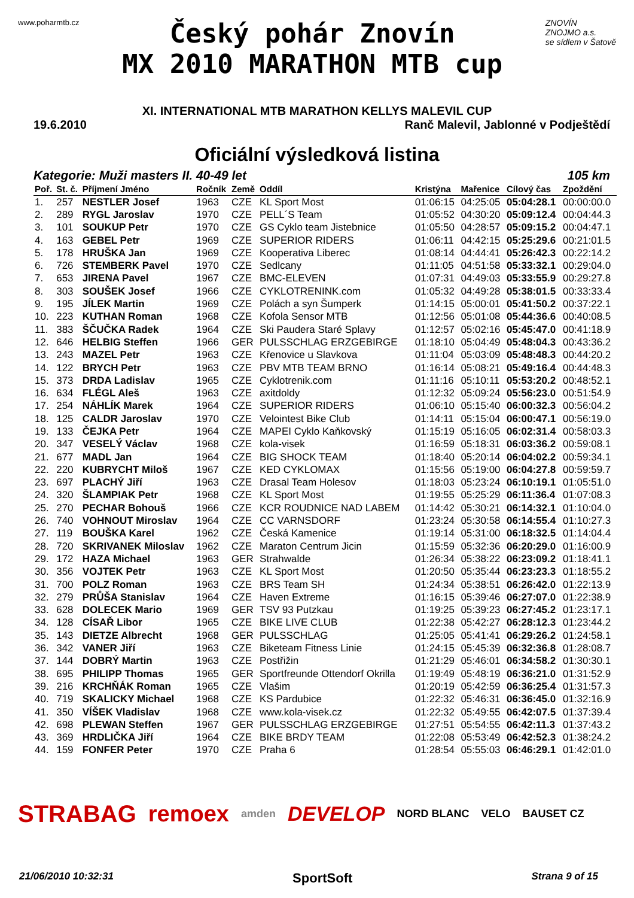www.poharmtb.cz
Český pohár Znovín
MX 2010 MARATHON MTB cup
ZNOVÍN
ZNOJMO a.s.
se sídlem v Šatově
XI. INTERNATIONAL MTB MARATHON KELLYS MALEVIL CUP
19.6.2010 Ranč Malevil, Jablonné v Podještědí
Oficiální výsledková listina
Kategorie: Muži masters II. 40-49 let 105 km
| Poř. | St. č. | Příjmení Jméno | Ročník | Země | Oddíl | Kristýna | Mařenice | Cílový čas | Zpoždění |
| --- | --- | --- | --- | --- | --- | --- | --- | --- | --- |
| 1. | 257 | NESTLER Josef | 1963 | CZE | KL Sport Most | 01:06:15 | 04:25:05 | 05:04:28.1 | 00:00:00.0 |
| 2. | 289 | RYGL Jaroslav | 1970 | CZE | PELL´S Team | 01:05:52 | 04:30:20 | 05:09:12.4 | 00:04:44.3 |
| 3. | 101 | SOUKUP Petr | 1970 | CZE | GS Cyklo team Jistebnice | 01:05:50 | 04:28:57 | 05:09:15.2 | 00:04:47.1 |
| 4. | 163 | GEBEL Petr | 1969 | CZE | SUPERIOR RIDERS | 01:06:11 | 04:42:15 | 05:25:29.6 | 00:21:01.5 |
| 5. | 178 | HRUŠKA Jan | 1969 | CZE | Kooperativa Liberec | 01:08:14 | 04:44:41 | 05:26:42.3 | 00:22:14.2 |
| 6. | 726 | STEMBERK Pavel | 1970 | CZE | Sedlcany | 01:11:05 | 04:51:58 | 05:33:32.1 | 00:29:04.0 |
| 7. | 653 | JIRENA Pavel | 1967 | CZE | BMC-ELEVEN | 01:07:31 | 04:49:03 | 05:33:55.9 | 00:29:27.8 |
| 8. | 303 | SOUŠEK Josef | 1966 | CZE | CYKLOTRENINK.com | 01:05:32 | 04:49:28 | 05:38:01.5 | 00:33:33.4 |
| 9. | 195 | JÍLEK Martin | 1969 | CZE | Polách a syn Šumperk | 01:14:15 | 05:00:01 | 05:41:50.2 | 00:37:22.1 |
| 10. | 223 | KUTHAN Roman | 1968 | CZE | Kofola Sensor MTB | 01:12:56 | 05:01:08 | 05:44:36.6 | 00:40:08.5 |
| 11. | 383 | ŠČUČKA Radek | 1964 | CZE | Ski Paudera Staré Splavy | 01:12:57 | 05:02:16 | 05:45:47.0 | 00:41:18.9 |
| 12. | 646 | HELBIG Steffen | 1966 | GER | PULSSCHLAG ERZGEBIRGE | 01:18:10 | 05:04:49 | 05:48:04.3 | 00:43:36.2 |
| 13. | 243 | MAZEL Petr | 1963 | CZE | Křenovice u Slavkova | 01:11:04 | 05:03:09 | 05:48:48.3 | 00:44:20.2 |
| 14. | 122 | BRYCH Petr | 1963 | CZE | PBV MTB TEAM BRNO | 01:16:14 | 05:08:21 | 05:49:16.4 | 00:44:48.3 |
| 15. | 373 | DRDA Ladislav | 1965 | CZE | Cyklotrenik.com | 01:11:16 | 05:10:11 | 05:53:20.2 | 00:48:52.1 |
| 16. | 634 | FLÉGL Aleš | 1963 | CZE | axitdoldy | 01:12:32 | 05:09:24 | 05:56:23.0 | 00:51:54.9 |
| 17. | 254 | NÁHLÍK Marek | 1964 | CZE | SUPERIOR RIDERS | 01:06:10 | 05:15:40 | 06:00:32.3 | 00:56:04.2 |
| 18. | 125 | CALDR Jaroslav | 1970 | CZE | Velointest Bike Club | 01:14:11 | 05:15:04 | 06:00:47.1 | 00:56:19.0 |
| 19. | 133 | ČEJKA Petr | 1964 | CZE | MAPEI Cyklo Kaňkovský | 01:15:19 | 05:16:05 | 06:02:31.4 | 00:58:03.3 |
| 20. | 347 | VESELÝ Václav | 1968 | CZE | kola-visek | 01:16:59 | 05:18:31 | 06:03:36.2 | 00:59:08.1 |
| 21. | 677 | MADL Jan | 1964 | CZE | BIG SHOCK TEAM | 01:18:40 | 05:20:14 | 06:04:02.2 | 00:59:34.1 |
| 22. | 220 | KUBRYCHT Miloš | 1967 | CZE | KED CYKLOMAX | 01:15:56 | 05:19:00 | 06:04:27.8 | 00:59:59.7 |
| 23. | 697 | PLACHÝ Jiří | 1963 | CZE | Drasal Team Holesov | 01:18:03 | 05:23:24 | 06:10:19.1 | 01:05:51.0 |
| 24. | 320 | ŠLAMPIAK Petr | 1968 | CZE | KL Sport Most | 01:19:55 | 05:25:29 | 06:11:36.4 | 01:07:08.3 |
| 25. | 270 | PECHAR Bohouš | 1966 | CZE | KCR ROUDNICE NAD LABEM | 01:14:42 | 05:30:21 | 06:14:32.1 | 01:10:04.0 |
| 26. | 740 | VOHNOUT Miroslav | 1964 | CZE | CC VARNSDORF | 01:23:24 | 05:30:58 | 06:14:55.4 | 01:10:27.3 |
| 27. | 119 | BOUŠKA Karel | 1962 | CZE | Česká Kamenice | 01:19:14 | 05:31:00 | 06:18:32.5 | 01:14:04.4 |
| 28. | 720 | SKRIVANEK Miloslav | 1962 | CZE | Maraton Centrum Jicin | 01:15:59 | 05:32:36 | 06:20:29.0 | 01:16:00.9 |
| 29. | 172 | HAZA Michael | 1963 | GER | Strahwalde | 01:26:34 | 05:38:22 | 06:23:09.2 | 01:18:41.1 |
| 30. | 356 | VOJTEK Petr | 1963 | CZE | KL Sport Most | 01:20:50 | 05:35:44 | 06:23:23.3 | 01:18:55.2 |
| 31. | 700 | POLZ Roman | 1963 | CZE | BRS Team SH | 01:24:34 | 05:38:51 | 06:26:42.0 | 01:22:13.9 |
| 32. | 279 | PRŮŠA Stanislav | 1964 | CZE | Haven Extreme | 01:16:15 | 05:39:46 | 06:27:07.0 | 01:22:38.9 |
| 33. | 628 | DOLECEK Mario | 1969 | GER | TSV 93 Putzkau | 01:19:25 | 05:39:23 | 06:27:45.2 | 01:23:17.1 |
| 34. | 128 | CÍSAŘ Libor | 1965 | CZE | BIKE LIVE CLUB | 01:22:38 | 05:42:27 | 06:28:12.3 | 01:23:44.2 |
| 35. | 143 | DIETZE Albrecht | 1968 | GER | PULSSCHLAG | 01:25:05 | 05:41:41 | 06:29:26.2 | 01:24:58.1 |
| 36. | 342 | VANER Jiří | 1963 | CZE | Biketeam Fitness Linie | 01:24:15 | 05:45:39 | 06:32:36.8 | 01:28:08.7 |
| 37. | 144 | DOBRÝ Martin | 1963 | CZE | Postřižin | 01:21:29 | 05:46:01 | 06:34:58.2 | 01:30:30.1 |
| 38. | 695 | PHILIPP Thomas | 1965 | GER | Sportfreunde Ottendorf Okrilla | 01:19:49 | 05:48:19 | 06:36:21.0 | 01:31:52.9 |
| 39. | 216 | KRCHŇÁK Roman | 1965 | CZE | Vlašim | 01:20:19 | 05:42:59 | 06:36:25.4 | 01:31:57.3 |
| 40. | 719 | SKALICKY Michael | 1968 | CZE | KS Pardubice | 01:22:32 | 05:46:31 | 06:36:45.0 | 01:32:16.9 |
| 41. | 350 | VÍŠEK Vladislav | 1968 | CZE | www.kola-visek.cz | 01:22:32 | 05:49:55 | 06:42:07.5 | 01:37:39.4 |
| 42. | 698 | PLEWAN Steffen | 1967 | GER | PULSSCHLAG ERZGEBIRGE | 01:27:51 | 05:54:55 | 06:42:11.3 | 01:37:43.2 |
| 43. | 369 | HRDLIČKA Jiří | 1964 | CZE | BIKE BRDY TEAM | 01:22:08 | 05:53:49 | 06:42:52.3 | 01:38:24.2 |
| 44. | 159 | FONFER Peter | 1970 | CZE | Praha 6 | 01:28:54 | 05:55:03 | 06:46:29.1 | 01:42:01.0 |
STRABAG remoex amden DEVELOP NORD BLANC VELO BAUSET CZ
21/06/2010 10:32:31 SportSoft Strana 9 of 15